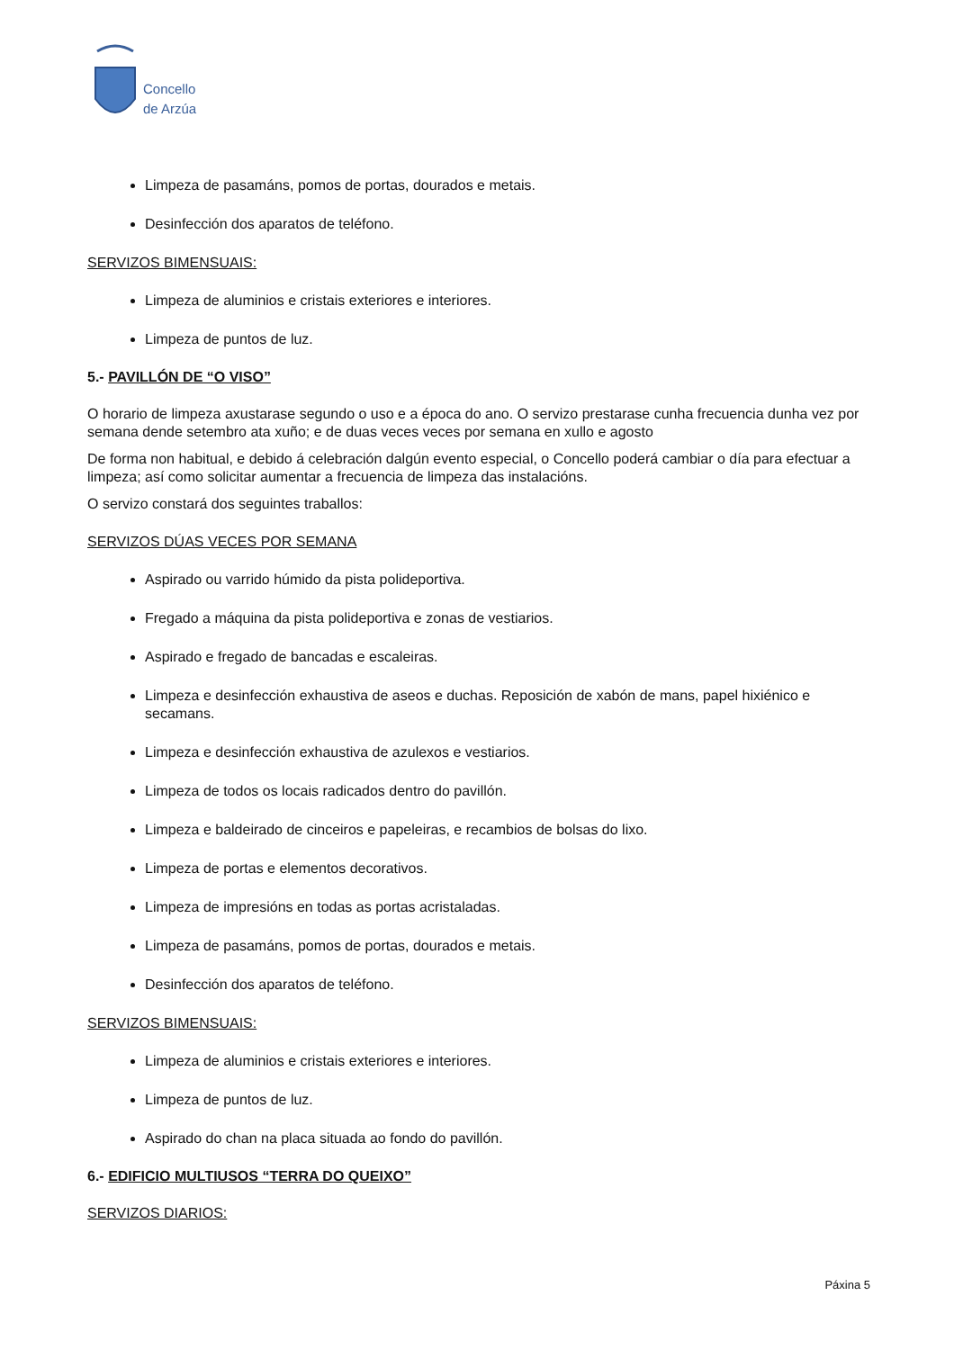Concello
de Arzúa
Limpeza de pasamáns, pomos de portas, dourados e metais.
Desinfección dos aparatos de teléfono.
SERVIZOS BIMENSUAIS:
Limpeza de aluminios e cristais exteriores e interiores.
Limpeza de puntos de luz.
5.- PAVILLÓN DE “O VISO”
O horario de limpeza axustarase segundo o uso e a época do ano. O servizo prestarase cunha frecuencia dunha vez por semana dende setembro ata xuño; e de duas veces veces por semana en xullo e agosto
De forma non habitual, e debido á celebración dalgún evento especial, o Concello poderá cambiar o día para efectuar a limpeza; así como solicitar aumentar a frecuencia de limpeza das instalacións.
O servizo constará dos seguintes traballos:
SERVIZOS DÚAS VECES POR SEMANA
Aspirado ou varrido húmido da pista polideportiva.
Fregado a máquina da pista polideportiva e zonas de vestiarios.
Aspirado e fregado de bancadas e escaleiras.
Limpeza e desinfección exhaustiva de aseos e duchas. Reposición de xabón de mans, papel hixiénico e secamans.
Limpeza e desinfección exhaustiva de azulexos e vestiarios.
Limpeza de todos os locais radicados dentro do pavillón.
Limpeza e baldeirado de cinceiros e papeleiras, e recambios de bolsas do lixo.
Limpeza de portas e elementos decorativos.
Limpeza de impresións en todas as portas acristaladas.
Limpeza de pasamáns, pomos de portas, dourados e metais.
Desinfección dos aparatos de teléfono.
SERVIZOS BIMENSUAIS:
Limpeza de aluminios e cristais exteriores e interiores.
Limpeza de puntos de luz.
Aspirado do chan na placa situada ao fondo do pavillón.
6.- EDIFICIO MULTIUSOS “TERRA DO QUEIXO”
SERVIZOS DIARIOS:
Páxina 5